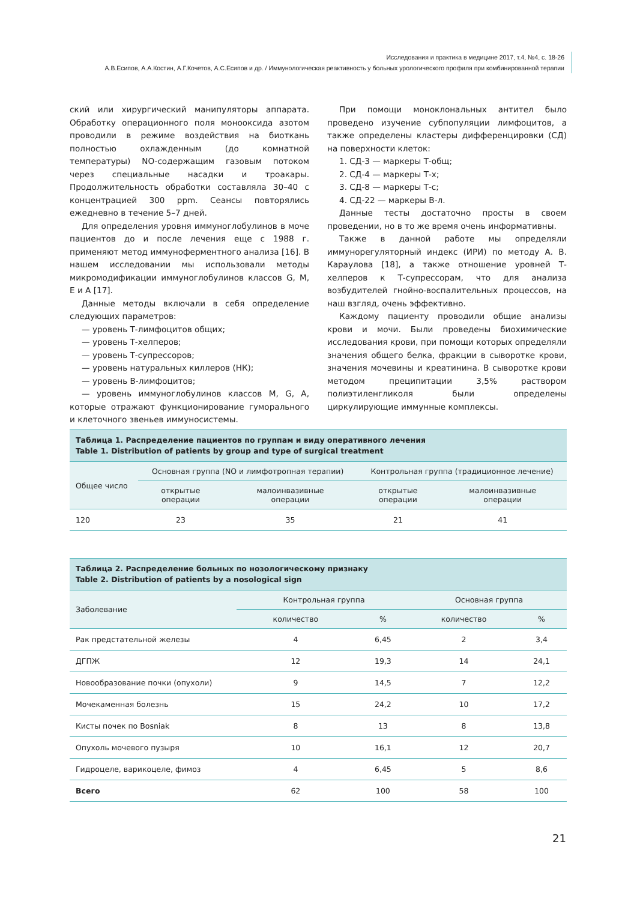Исследования и практика в медицине 2017, т.4, №4, с. 18-26
А.В.Есипов, А.А.Костин, А.Г.Кочетов, А.С.Есипов и др. / Иммунологическая реактивность у больных урологического профиля при комбинированной терапии
ский или хирургический манипуляторы аппарата. Обработку операционного поля монооксида азотом проводили в режиме воздействия на биоткань полностью охлажденным (до комнатной температуры) NO-содержащим газовым потоком через специальные насадки и троакары. Продолжительность обработки составляла 30–40 с концентрацией 300 ppm. Сеансы повторялись ежедневно в течение 5–7 дней.
Для определения уровня иммуноглобулинов в моче пациентов до и после лечения еще с 1988 г. применяют метод иммуноферментного анализа [16]. В нашем исследовании мы использовали методы микромодификации иммуноглобулинов классов G, M, E и A [17].
Данные методы включали в себя определение следующих параметров:
— уровень Т-лимфоцитов общих;
— уровень Т-хелперов;
— уровень Т-супрессоров;
— уровень натуральных киллеров (НК);
— уровень В-лимфоцитов;
— уровень иммуноглобулинов классов M, G, A, которые отражают функционирование гуморального и клеточного звеньев иммуносистемы.
При помощи моноклональных антител было проведено изучение субпопуляции лимфоцитов, а также определены кластеры дифференцировки (СД) на поверхности клеток:
1. СД-3 — маркеры Т-общ;
2. СД-4 — маркеры Т-х;
3. СД-8 — маркеры Т-с;
4. СД-22 — маркеры В-л.
Данные тесты достаточно просты в своем проведении, но в то же время очень информативны.
Также в данной работе мы определяли иммунорегуляторный индекс (ИРИ) по методу А. В. Караулова [18], а также отношение уровней Т-хелперов к Т-супрессорам, что для анализа возбудителей гнойно-воспалительных процессов, на наш взгляд, очень эффективно.
Каждому пациенту проводили общие анализы крови и мочи. Были проведены биохимические исследования крови, при помощи которых определяли значения общего белка, фракции в сыворотке крови, значения мочевины и креатинина. В сыворотке крови методом преципитации 3,5% раствором полиэтиленгликоля были определены циркулирующие иммунные комплексы.
Таблица 1. Распределение пациентов по группам и виду оперативного лечения Table 1. Distribution of patients by group and type of surgical treatment
| Общее число | Основная группа (NO и лимфотропная терапии) | | Контрольная группа (традиционное лечение) | |
| --- | --- | --- | --- | --- |
| | открытые операции | малоинвазивные операции | открытые операции | малоинвазивные операции |
| 120 | 23 | 35 | 21 | 41 |
Таблица 2. Распределение больных по нозологическому признаку Table 2. Distribution of patients by a nosological sign
| Заболевание | Контрольная группа | | Основная группа | |
| --- | --- | --- | --- | --- |
| | количество | % | количество | % |
| Рак предстательной железы | 4 | 6,45 | 2 | 3,4 |
| ДГПЖ | 12 | 19,3 | 14 | 24,1 |
| Новообразование почки (опухоли) | 9 | 14,5 | 7 | 12,2 |
| Мочекаменная болезнь | 15 | 24,2 | 10 | 17,2 |
| Кисты почек по Bosniak | 8 | 13 | 8 | 13,8 |
| Опухоль мочевого пузыря | 10 | 16,1 | 12 | 20,7 |
| Гидроцеле, варикоцеле, фимоз | 4 | 6,45 | 5 | 8,6 |
| Всего | 62 | 100 | 58 | 100 |
21